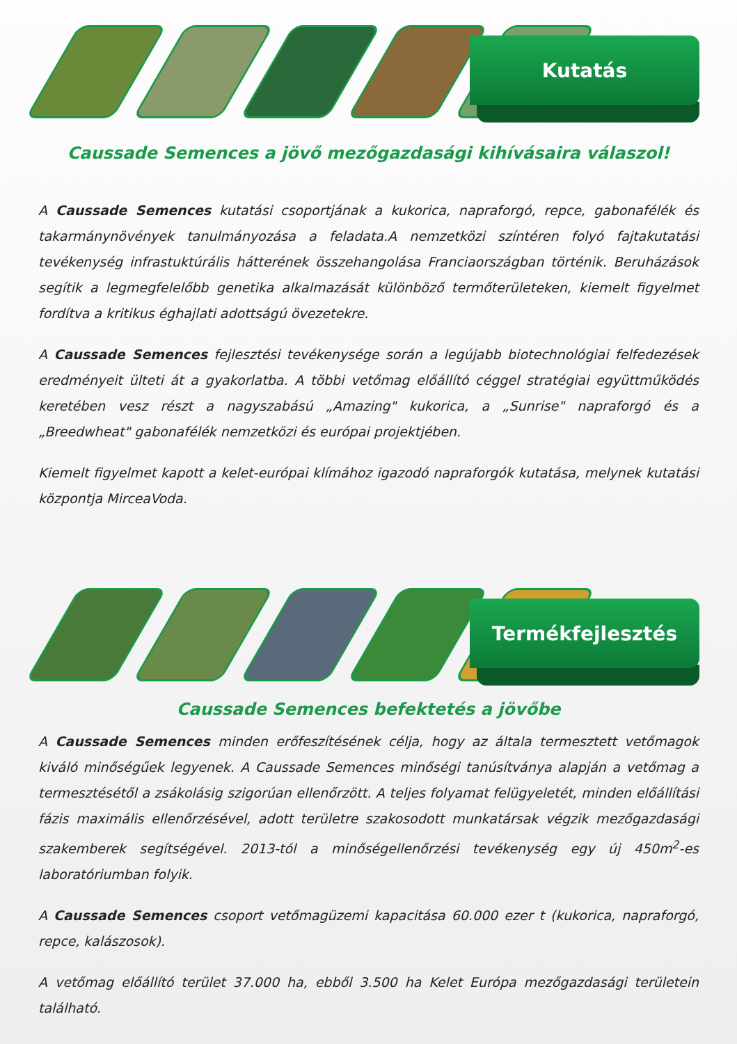Kutatás
Caussade Semences a jövő mezőgazdasági kihívásaira válaszol!
A Caussade Semences kutatási csoportjának a kukorica, napraforgó, repce, gabonafélék és takarmánynövények tanulmányozása a feladata.A nemzetközi színtéren folyó fajtakutatási tevékenység infrastuktúrális hátterének összehangolása Franciaországban történik. Beruházások segítik a legmegfelelőbb genetika alkalmazását különböző termőterületeken, kiemelt figyelmet fordítva a kritikus éghajlati adottságú övezetekre.
A Caussade Semences fejlesztési tevékenysége során a legújabb biotechnológiai felfedezések eredményeit ülteti át a gyakorlatba. A többi vetőmag előállító céggel stratégiai együttműködés keretében vesz részt a nagyszabású „Amazing" kukorica, a „Sunrise" napraforgó és a „Breedwheat" gabonafélék nemzetközi és európai projektjében.
Kiemelt figyelmet kapott a kelet-európai klímához igazodó napraforgók kutatása, melynek kutatási központja MirceaVoda.
Termékfejlesztés
Caussade Semences befektetés a jövőbe
A Caussade Semences minden erőfeszítésének célja, hogy az általa termesztett vetőmagok kiváló minőségűek legyenek. A Caussade Semences minőségi tanúsítványa alapján a vetőmag a termesztésétől a zsákolásig szigorúan ellenőrzött. A teljes folyamat felügyeletét, minden előállítási fázis maximális ellenőrzésével, adott területre szakosodott munkatársak végzik mezőgazdasági szakemberek segítségével. 2013-tól a minőségellenőrzési tevékenység egy új 450m<sup>2</sup>-es laboratóriumban folyik.
A Caussade Semences csoport vetőmagüzemi kapacitása 60.000 ezer t (kukorica, napraforgó, repce, kalászosok).
A vetőmag előállító terület 37.000 ha, ebből 3.500 ha Kelet Európa mezőgazdasági területein található.